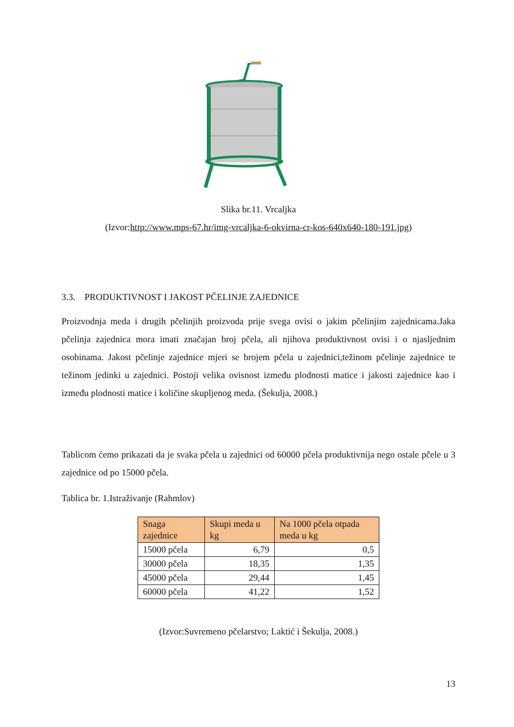Slika br.11. Vrcaljka
(Izvor:http://www.mps-67.hr/img-vrcaljka-6-okvirna-cr-kos-640x640-180-191.jpg)
3.3. PRODUKTIVNOST I JAKOST PČELINJE ZAJEDNICE
Proizvodnja meda i drugih pčelinjih proizvoda prije svega ovisi o jakim pčelinjim zajednicama.Jaka pčelinja zajednica mora imati značajan broj pčela, ali njihova produktivnost ovisi i o njasljednim osobinama. Jakost pčelinje zajednice mjeri se brojem pčela u zajednici,težinom pčelinje zajednice te težinom jedinki u zajednici. Postoji velika ovisnost između plodnosti matice i jakosti zajednice kao i između plodnosti matice i količine skupljenog meda. (Šekulja, 2008.)
Tablicom ćemo prikazati da je svaka pčela u zajednici od 60000 pčela produktivnija nego ostale pčele u 3 zajednice od po 15000 pčela.
Tablica br. 1.Istraživanje (Rahmlov)
| Snaga zajednice | Skupi meda u kg | Na 1000 pčela otpada meda u kg |
| --- | --- | --- |
| 15000 pčela | 6,79 | 0,5 |
| 30000 pčela | 18,35 | 1,35 |
| 45000 pčela | 29,44 | 1,45 |
| 60000 pčela | 41,22 | 1,52 |
(Izvor:Suvremeno pčelarstvo; Laktić i Šekulja, 2008.)
13